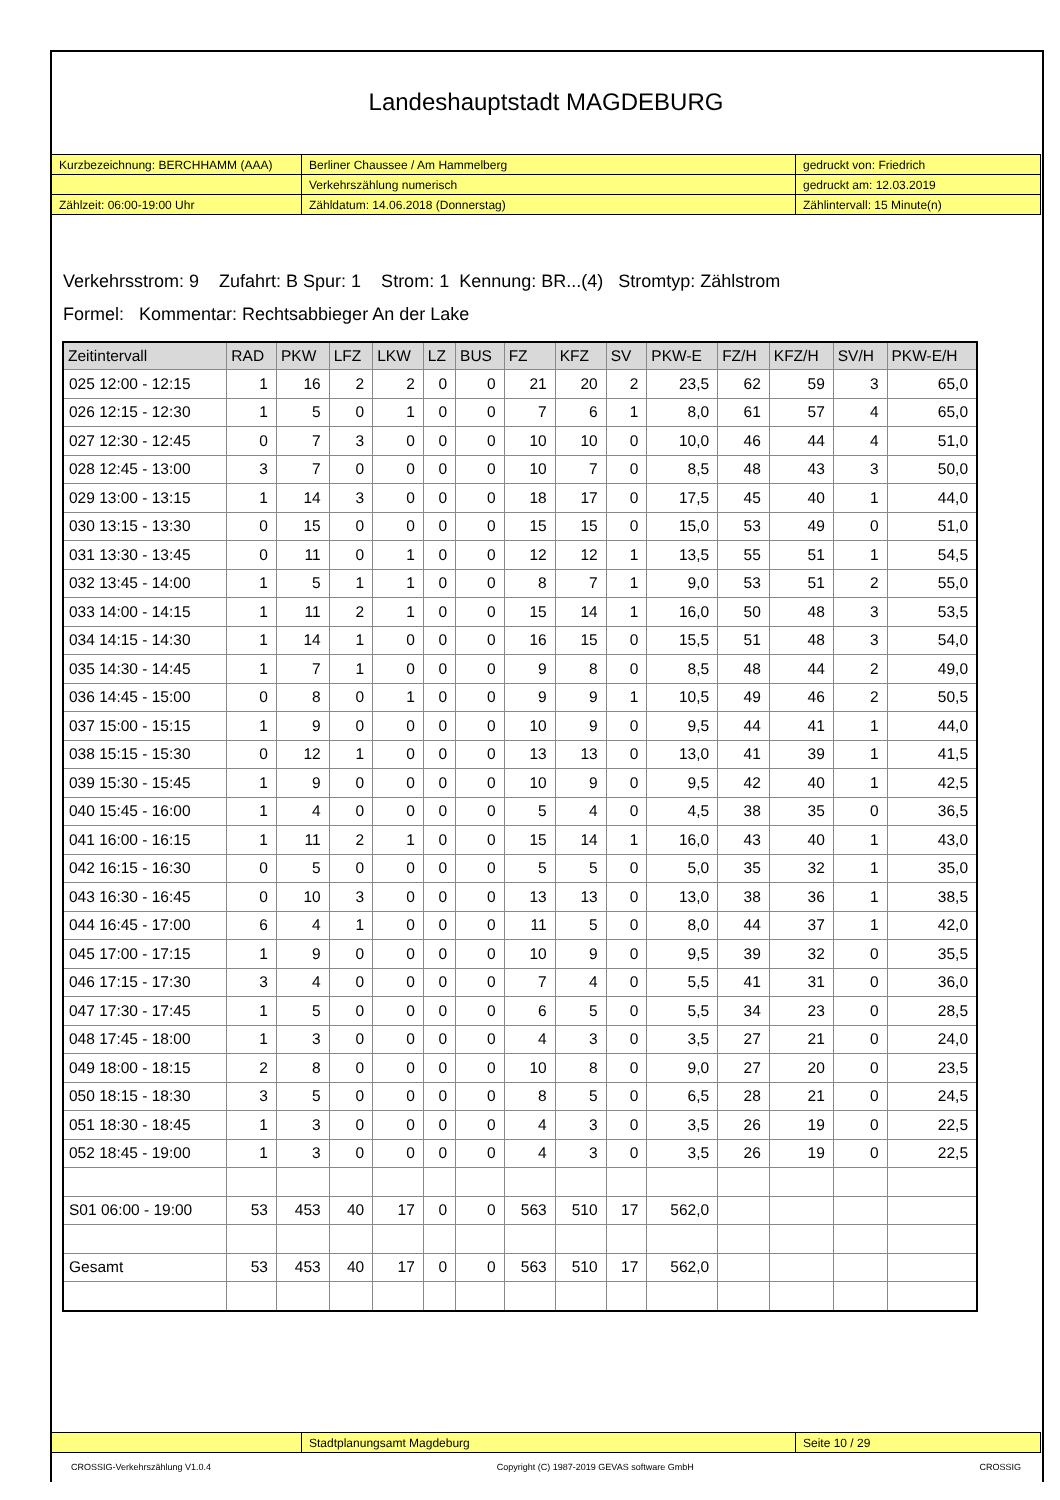Landeshauptstadt MAGDEBURG
| Kurzbezeichnung: BERCHHAMM (AAA) | Berliner Chaussee / Am Hammelberg | gedruckt von: Friedrich |
| | Verkehrszählung numerisch | gedruckt am: 12.03.2019 |
| Zählzeit: 06:00-19:00 Uhr | Zähldatum: 14.06.2018 (Donnerstag) | Zählintervall: 15 Minute(n) |
Verkehrsstrom: 9 Zufahrt: B Spur: 1 Strom: 1 Kennung: BR...(4) Stromtyp: Zählstrom
Formel: Kommentar: Rechtsabbieger An der Lake
| Zeitintervall | RAD | PKW | LFZ | LKW | LZ | BUS | FZ | KFZ | SV | PKW-E | FZ/H | KFZ/H | SV/H | PKW-E/H |
| --- | --- | --- | --- | --- | --- | --- | --- | --- | --- | --- | --- | --- | --- | --- |
| 025 12:00 - 12:15 | 1 | 16 | 2 | 2 | 0 | 0 | 21 | 20 | 2 | 23,5 | 62 | 59 | 3 | 65,0 |
| 026 12:15 - 12:30 | 1 | 5 | 0 | 1 | 0 | 0 | 7 | 6 | 1 | 8,0 | 61 | 57 | 4 | 65,0 |
| 027 12:30 - 12:45 | 0 | 7 | 3 | 0 | 0 | 0 | 10 | 10 | 0 | 10,0 | 46 | 44 | 4 | 51,0 |
| 028 12:45 - 13:00 | 3 | 7 | 0 | 0 | 0 | 0 | 10 | 7 | 0 | 8,5 | 48 | 43 | 3 | 50,0 |
| 029 13:00 - 13:15 | 1 | 14 | 3 | 0 | 0 | 0 | 18 | 17 | 0 | 17,5 | 45 | 40 | 1 | 44,0 |
| 030 13:15 - 13:30 | 0 | 15 | 0 | 0 | 0 | 0 | 15 | 15 | 0 | 15,0 | 53 | 49 | 0 | 51,0 |
| 031 13:30 - 13:45 | 0 | 11 | 0 | 1 | 0 | 0 | 12 | 12 | 1 | 13,5 | 55 | 51 | 1 | 54,5 |
| 032 13:45 - 14:00 | 1 | 5 | 1 | 1 | 0 | 0 | 8 | 7 | 1 | 9,0 | 53 | 51 | 2 | 55,0 |
| 033 14:00 - 14:15 | 1 | 11 | 2 | 1 | 0 | 0 | 15 | 14 | 1 | 16,0 | 50 | 48 | 3 | 53,5 |
| 034 14:15 - 14:30 | 1 | 14 | 1 | 0 | 0 | 0 | 16 | 15 | 0 | 15,5 | 51 | 48 | 3 | 54,0 |
| 035 14:30 - 14:45 | 1 | 7 | 1 | 0 | 0 | 0 | 9 | 8 | 0 | 8,5 | 48 | 44 | 2 | 49,0 |
| 036 14:45 - 15:00 | 0 | 8 | 0 | 1 | 0 | 0 | 9 | 9 | 1 | 10,5 | 49 | 46 | 2 | 50,5 |
| 037 15:00 - 15:15 | 1 | 9 | 0 | 0 | 0 | 0 | 10 | 9 | 0 | 9,5 | 44 | 41 | 1 | 44,0 |
| 038 15:15 - 15:30 | 0 | 12 | 1 | 0 | 0 | 0 | 13 | 13 | 0 | 13,0 | 41 | 39 | 1 | 41,5 |
| 039 15:30 - 15:45 | 1 | 9 | 0 | 0 | 0 | 0 | 10 | 9 | 0 | 9,5 | 42 | 40 | 1 | 42,5 |
| 040 15:45 - 16:00 | 1 | 4 | 0 | 0 | 0 | 0 | 5 | 4 | 0 | 4,5 | 38 | 35 | 0 | 36,5 |
| 041 16:00 - 16:15 | 1 | 11 | 2 | 1 | 0 | 0 | 15 | 14 | 1 | 16,0 | 43 | 40 | 1 | 43,0 |
| 042 16:15 - 16:30 | 0 | 5 | 0 | 0 | 0 | 0 | 5 | 5 | 0 | 5,0 | 35 | 32 | 1 | 35,0 |
| 043 16:30 - 16:45 | 0 | 10 | 3 | 0 | 0 | 0 | 13 | 13 | 0 | 13,0 | 38 | 36 | 1 | 38,5 |
| 044 16:45 - 17:00 | 6 | 4 | 1 | 0 | 0 | 0 | 11 | 5 | 0 | 8,0 | 44 | 37 | 1 | 42,0 |
| 045 17:00 - 17:15 | 1 | 9 | 0 | 0 | 0 | 0 | 10 | 9 | 0 | 9,5 | 39 | 32 | 0 | 35,5 |
| 046 17:15 - 17:30 | 3 | 4 | 0 | 0 | 0 | 0 | 7 | 4 | 0 | 5,5 | 41 | 31 | 0 | 36,0 |
| 047 17:30 - 17:45 | 1 | 5 | 0 | 0 | 0 | 0 | 6 | 5 | 0 | 5,5 | 34 | 23 | 0 | 28,5 |
| 048 17:45 - 18:00 | 1 | 3 | 0 | 0 | 0 | 0 | 4 | 3 | 0 | 3,5 | 27 | 21 | 0 | 24,0 |
| 049 18:00 - 18:15 | 2 | 8 | 0 | 0 | 0 | 0 | 10 | 8 | 0 | 9,0 | 27 | 20 | 0 | 23,5 |
| 050 18:15 - 18:30 | 3 | 5 | 0 | 0 | 0 | 0 | 8 | 5 | 0 | 6,5 | 28 | 21 | 0 | 24,5 |
| 051 18:30 - 18:45 | 1 | 3 | 0 | 0 | 0 | 0 | 4 | 3 | 0 | 3,5 | 26 | 19 | 0 | 22,5 |
| 052 18:45 - 19:00 | 1 | 3 | 0 | 0 | 0 | 0 | 4 | 3 | 0 | 3,5 | 26 | 19 | 0 | 22,5 |
| S01 06:00 - 19:00 | 53 | 453 | 40 | 17 | 0 | 0 | 563 | 510 | 17 | 562,0 | | | | |
| Gesamt | 53 | 453 | 40 | 17 | 0 | 0 | 563 | 510 | 17 | 562,0 | | | | |
| | Stadtplanungsamt Magdeburg | Seite 10 / 29 |
CROSSIG-Verkehrszählung V1.0.4 Copyright (C) 1987-2019 GEVAS software GmbH CROSSIG